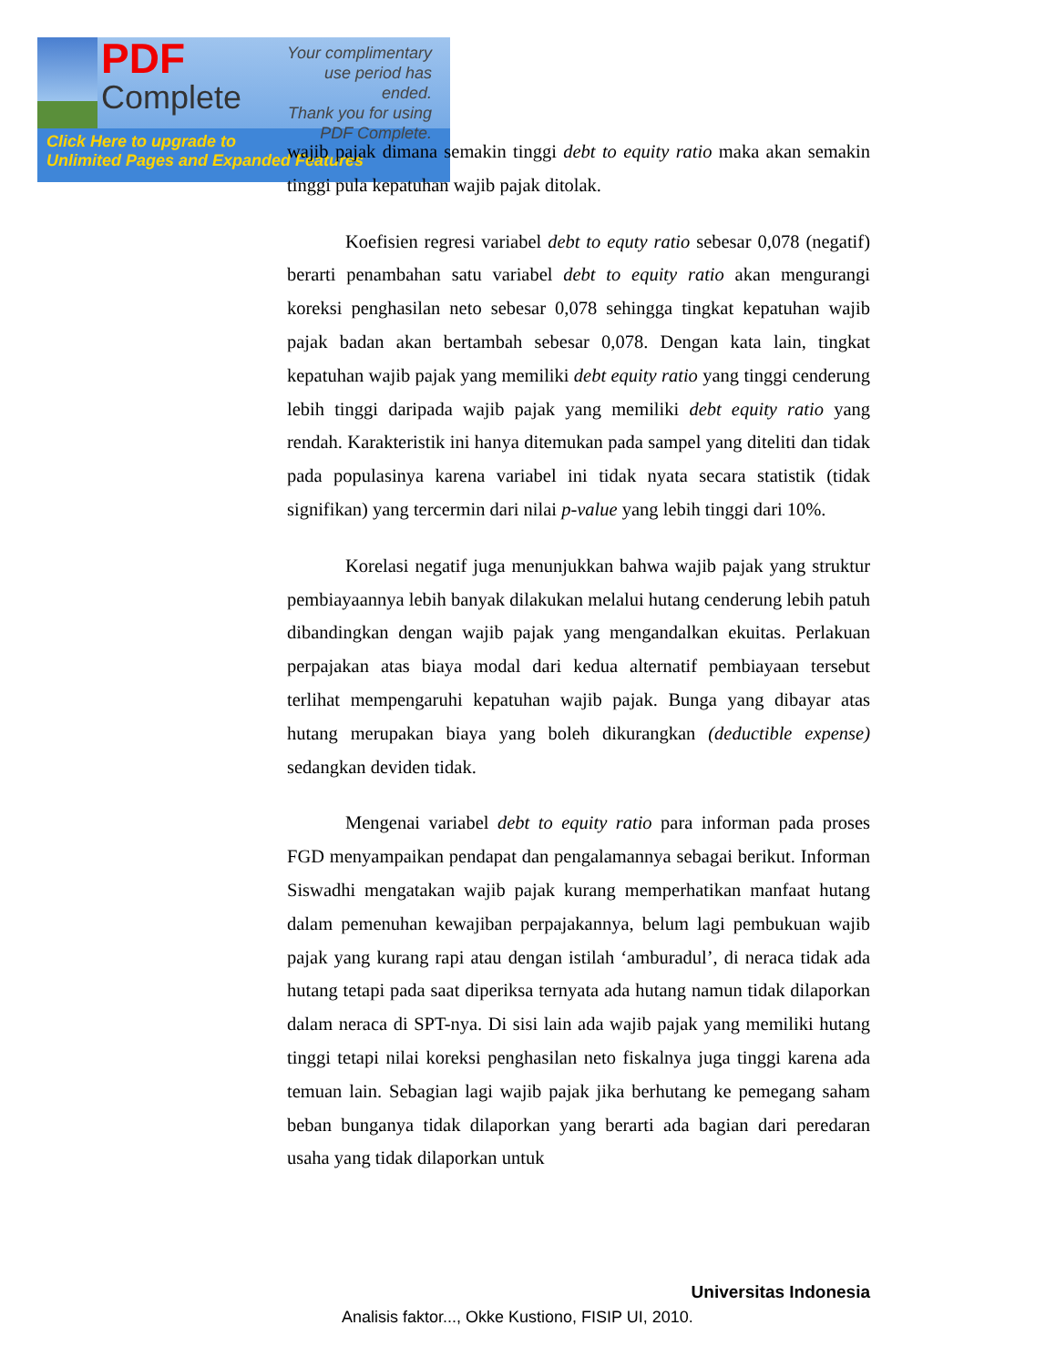PDF
Complete
Your complimentary
use period has ended.
Thank you for using
PDF Complete.
Click Here to upgrade to
Unlimited Pages and Expanded Features
wajib pajak dimana semakin tinggi debt to equity ratio maka akan semakin tinggi pula kepatuhan wajib pajak ditolak.
Koefisien regresi variabel debt to equty ratio sebesar 0,078 (negatif) berarti penambahan satu variabel debt to equity ratio akan mengurangi koreksi penghasilan neto sebesar 0,078 sehingga tingkat kepatuhan wajib pajak badan akan bertambah sebesar 0,078. Dengan kata lain, tingkat kepatuhan wajib pajak yang memiliki debt equity ratio yang tinggi cenderung lebih tinggi daripada wajib pajak yang memiliki debt equity ratio yang rendah. Karakteristik ini hanya ditemukan pada sampel yang diteliti dan tidak pada populasinya karena variabel ini tidak nyata secara statistik (tidak signifikan) yang tercermin dari nilai p-value yang lebih tinggi dari 10%.
Korelasi negatif juga menunjukkan bahwa wajib pajak yang struktur pembiayaannya lebih banyak dilakukan melalui hutang cenderung lebih patuh dibandingkan dengan wajib pajak yang mengandalkan ekuitas. Perlakuan perpajakan atas biaya modal dari kedua alternatif pembiayaan tersebut terlihat mempengaruhi kepatuhan wajib pajak. Bunga yang dibayar atas hutang merupakan biaya yang boleh dikurangkan (deductible expense) sedangkan deviden tidak.
Mengenai variabel debt to equity ratio para informan pada proses FGD menyampaikan pendapat dan pengalamannya sebagai berikut. Informan Siswadhi mengatakan wajib pajak kurang memperhatikan manfaat hutang dalam pemenuhan kewajiban perpajakannya, belum lagi pembukuan wajib pajak yang kurang rapi atau dengan istilah ‘amburadul’, di neraca tidak ada hutang tetapi pada saat diperiksa ternyata ada hutang namun tidak dilaporkan dalam neraca di SPT-nya. Di sisi lain ada wajib pajak yang memiliki hutang tinggi tetapi nilai koreksi penghasilan neto fiskalnya juga tinggi karena ada temuan lain. Sebagian lagi wajib pajak jika berhutang ke pemegang saham beban bunganya tidak dilaporkan yang berarti ada bagian dari peredaran usaha yang tidak dilaporkan untuk
Universitas Indonesia
Analisis faktor..., Okke Kustiono, FISIP UI, 2010.